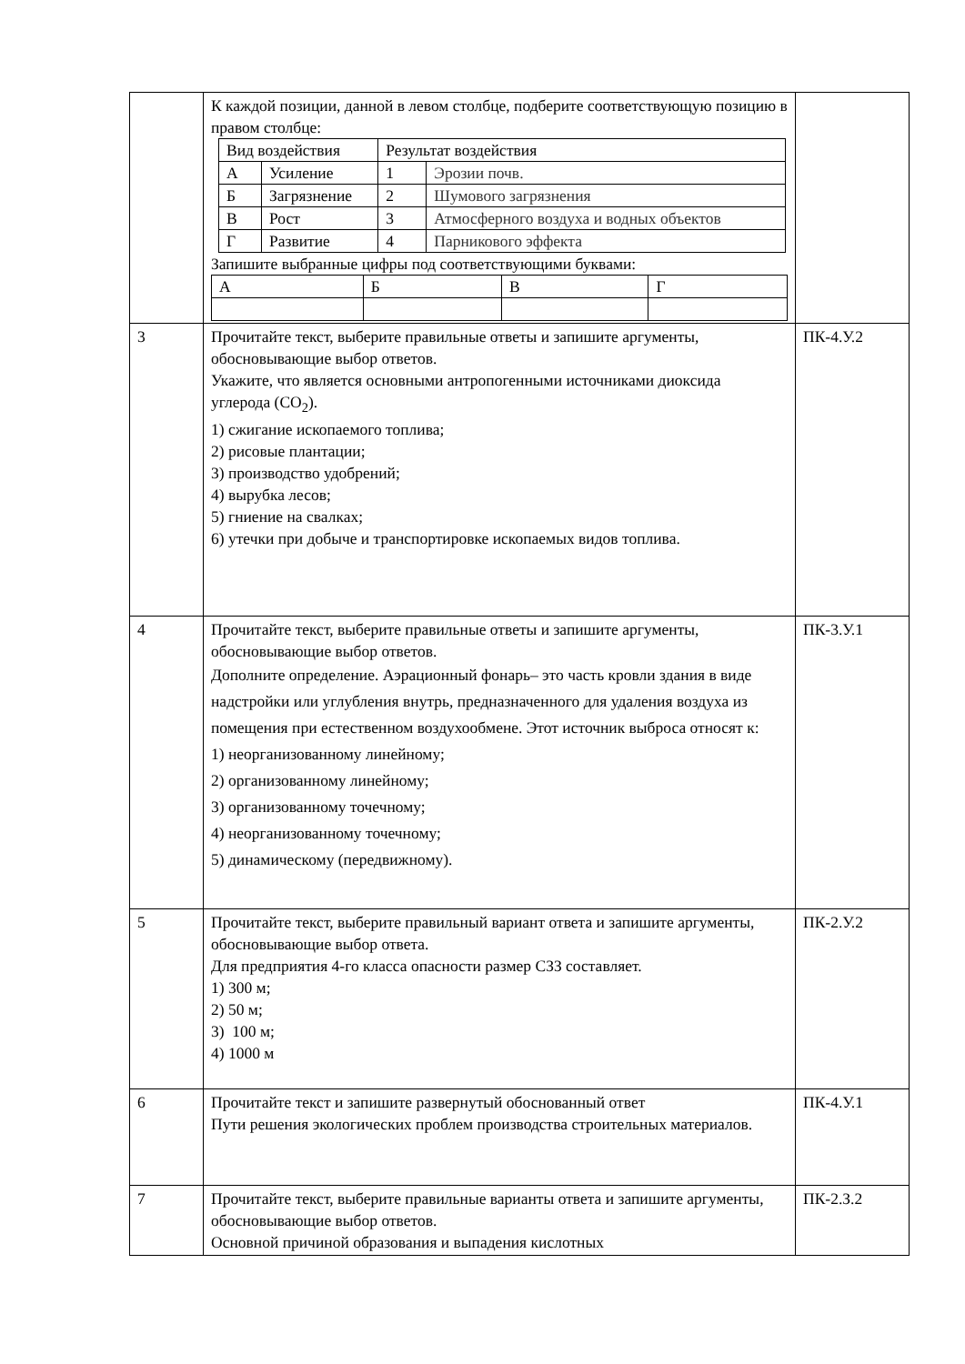| | К каждой позиции, данной в левом столбце, подберите соответствующую позицию в правом столбце: / Вид воздействия / / Результат воздействия / / / А / Усиление / 1 / Эрозии почв. / / Б / Загрязнение / 2 / Шумового загрязнения / / В / Рост / 3 / Атмосферного воздуха и водных объектов / / Г / Развитие / 4 / Парникового эффекта / Запишите выбранные цифры под соответствующими буквами: / А / Б / В / Г / | |
| 3 | Прочитайте текст, выберите правильные ответы и запишите аргументы, обосновывающие выбор ответов. Укажите, что является основными антропогенными источниками диоксида углерода (CO<sub>2</sub>). 1) сжигание ископаемого топлива; 2) рисовые плантации; 3) производство удобрений; 4) вырубка лесов; 5) гниение на свалках; 6) утечки при добыче и транспортировке ископаемых видов топлива. | ПК-4.У.2 |
| 4 | Прочитайте текст, выберите правильные ответы и запишите аргументы, обосновывающие выбор ответов. Дополните определение. Аэрационный фонарь– это часть кровли здания в виде надстройки или углубления внутрь, предназначенного для удаления воздуха из помещения при естественном воздухообмене. Этот источник выброса относят к: 1) неорганизованному линейному; 2) организованному линейному; 3) организованному точечному; 4) неорганизованному точечному; 5) динамическому (передвижному). | ПК-3.У.1 |
| 5 | Прочитайте текст, выберите правильный вариант ответа и запишите аргументы, обосновывающие выбор ответа. Для предприятия 4-го класса опасности размер СЗЗ составляет. 1) 300 м; 2) 50 м; 3) 100 м; 4) 1000 м | ПК-2.У.2 |
| 6 | Прочитайте текст и запишите развернутый обоснованный ответ Пути решения экологических проблем производства строительных материалов. | ПК-4.У.1 |
| 7 | Прочитайте текст, выберите правильные варианты ответа и запишите аргументы, обосновывающие выбор ответов. Основной причиной образования и выпадения кислотных | ПК-2.З.2 |